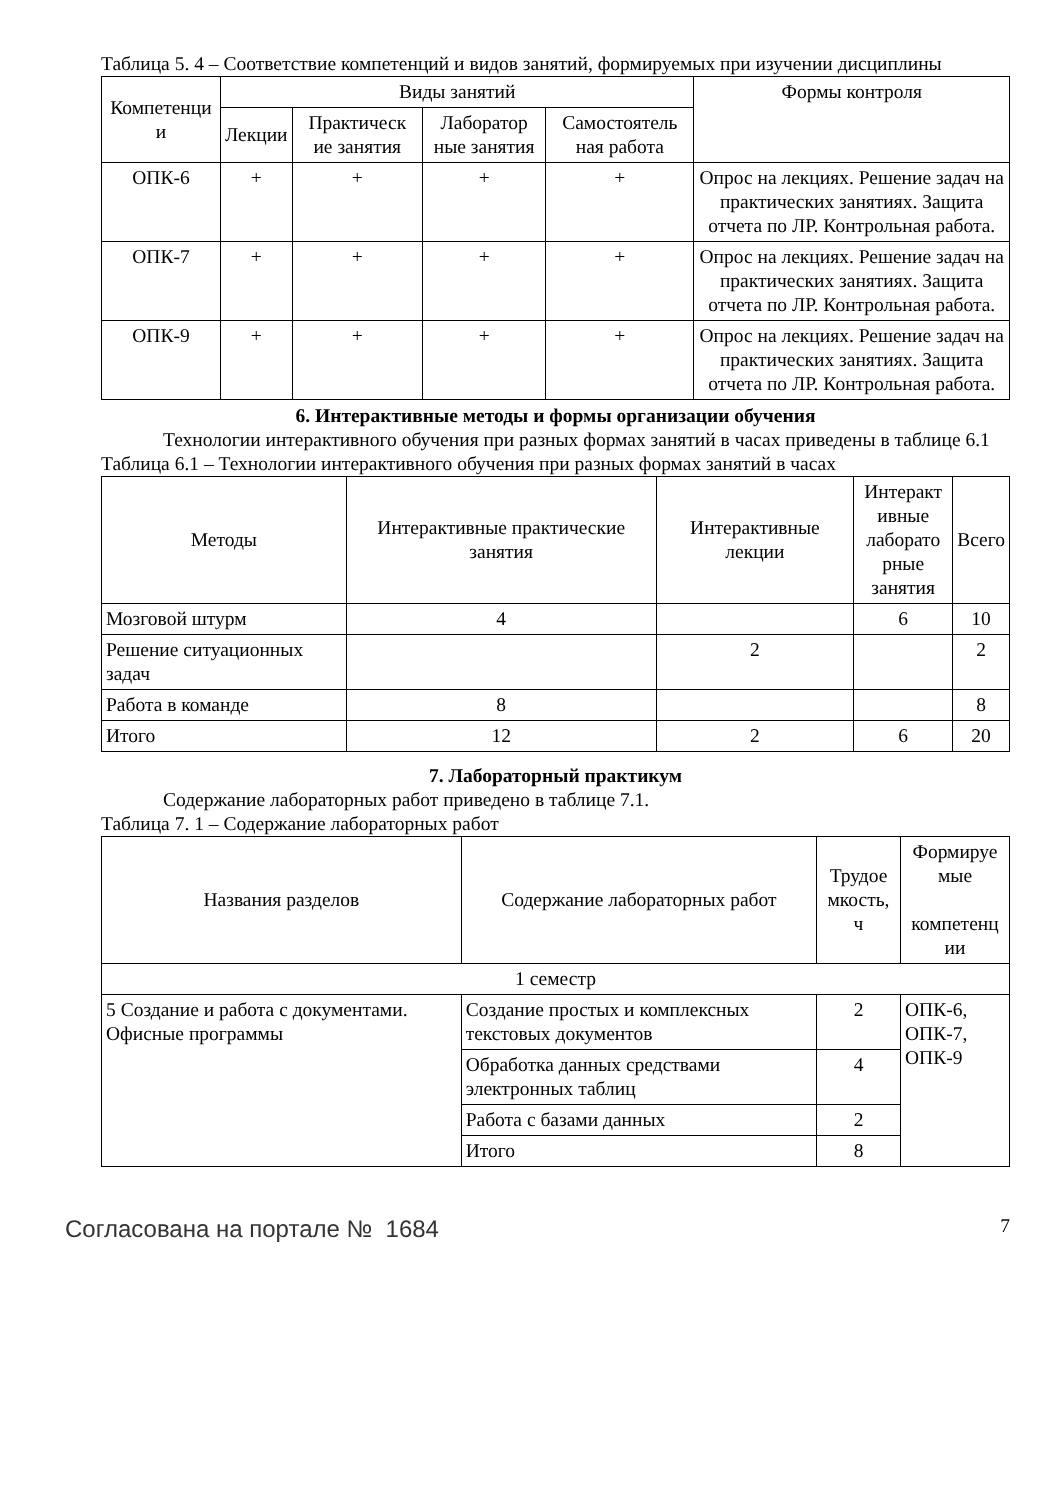Таблица 5. 4 – Соответствие компетенций и видов занятий, формируемых при изучении дисциплины
| Компетенци и | Виды занятий | | | | Формы контроля |
| --- | --- | --- | --- | --- | --- |
| | Лекции | Практическ ие занятия | Лаборатор ные занятия | Самостоятель ная работа | |
| ОПК-6 | + | + | + | + | Опрос на лекциях. Решение задач на практических занятиях. Защита отчета по ЛР. Контрольная работа. |
| ОПК-7 | + | + | + | + | Опрос на лекциях. Решение задач на практических занятиях. Защита отчета по ЛР. Контрольная работа. |
| ОПК-9 | + | + | + | + | Опрос на лекциях. Решение задач на практических занятиях. Защита отчета по ЛР. Контрольная работа. |
6. Интерактивные методы и формы организации обучения
Технологии интерактивного обучения при разных формах занятий в часах приведены в таблице 6.1
Таблица 6.1 – Технологии интерактивного обучения при разных формах занятий в часах
| Методы | Интерактивные практические занятия | Интерактивные лекции | Интеракт ивные лаборато рные занятия | Всего |
| --- | --- | --- | --- | --- |
| Мозговой штурм | 4 | | 6 | 10 |
| Решение ситуационных задач | | 2 | | 2 |
| Работа в команде | 8 | | | 8 |
| Итого | 12 | 2 | 6 | 20 |
7. Лабораторный практикум
Содержание лабораторных работ приведено в таблице 7.1.
Таблица 7. 1 – Содержание лабораторных работ
| Названия разделов | Содержание лабораторных работ | Трудое мкость, ч | Формируе мые компетенц ии |
| --- | --- | --- | --- |
| 1 семестр | | | |
| 5 Создание и работа с документами. Офисные программы | Создание простых и комплексных текстовых документов | 2 | ОПК-6, ОПК-7, ОПК-9 |
| | Обработка данных средствами электронных таблиц | 4 | |
| | Работа с базами данных | 2 | |
| | Итого | 8 | |
Согласована на портале № 1684 7